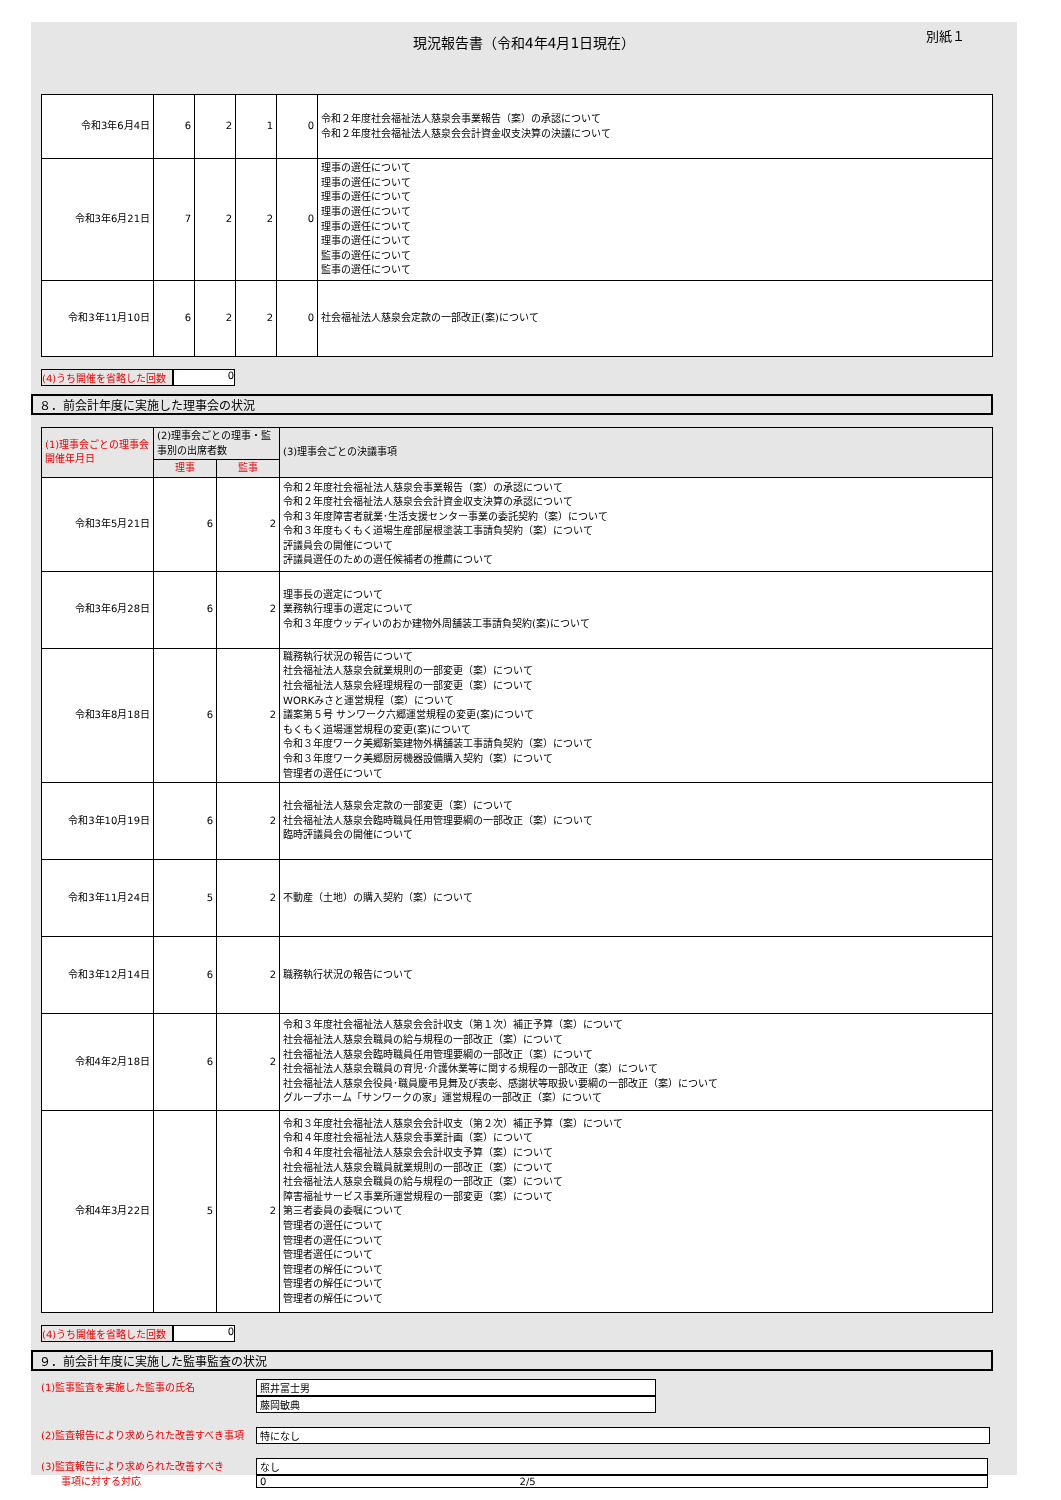別紙１
現況報告書（令和4年4月1日現在）
| 令和3年6月4日 | 6 | 2 | 1 | 0 | 令和２年度社会福祉法人慈泉会事業報告（案）の承認について 令和２年度社会福祉法人慈泉会会計資金収支決算の決議について |
| 令和3年6月21日 | 7 | 2 | 2 | 0 | 理事の選任について 理事の選任について 理事の選任について 理事の選任について 理事の選任について 理事の選任について 監事の選任について 監事の選任について |
| 令和3年11月10日 | 6 | 2 | 2 | 0 | 社会福祉法人慈泉会定款の一部改正(案)について |
(4)うち開催を省略した回数 0
８．前会計年度に実施した理事会の状況
| (1)理事会ごとの理事会開催年月日 | (2)理事会ごとの理事・監事別の出席者数 | | (3)理事会ごとの決議事項 |
| --- | --- | --- | --- |
| | 理事 | 監事 | |
| 令和3年5月21日 | 6 | 2 | 令和２年度社会福祉法人慈泉会事業報告（案）の承認について 令和２年度社会福祉法人慈泉会会計資金収支決算の承認について 令和３年度障害者就業･生活支援センター事業の委託契約（案）について 令和３年度もくもく道場生産部屋根塗装工事請負契約（案）について 評議員会の開催について 評議員選任のための選任候補者の推薦について |
| 令和3年6月28日 | 6 | 2 | 理事長の選定について 業務執行理事の選定について 令和３年度ウッディいのおか建物外周舗装工事請負契約(案)について |
| 令和3年8月18日 | 6 | 2 | 職務執行状況の報告について 社会福祉法人慈泉会就業規則の一部変更（案）について 社会福祉法人慈泉会経理規程の一部変更（案）について WORKみさと運営規程（案）について 議案第５号 サンワーク六郷運営規程の変更(案)について もくもく道場運営規程の変更(案)について 令和３年度ワーク美郷新築建物外構舗装工事請負契約（案）について 令和３年度ワーク美郷厨房機器設備購入契約（案）について 管理者の選任について |
| 令和3年10月19日 | 6 | 2 | 社会福祉法人慈泉会定款の一部変更（案）について 社会福祉法人慈泉会臨時職員任用管理要綱の一部改正（案）について 臨時評議員会の開催について |
| 令和3年11月24日 | 5 | 2 | 不動産（土地）の購入契約（案）について |
| 令和3年12月14日 | 6 | 2 | 職務執行状況の報告について |
| 令和4年2月18日 | 6 | 2 | 令和３年度社会福祉法人慈泉会会計収支（第１次）補正予算（案）について 社会福祉法人慈泉会職員の給与規程の一部改正（案）について 社会福祉法人慈泉会臨時職員任用管理要綱の一部改正（案）について 社会福祉法人慈泉会職員の育児･介護休業等に関する規程の一部改正（案）について 社会福祉法人慈泉会役員･職員慶弔見舞及び表彰、感謝状等取扱い要綱の一部改正（案）について グループホーム「サンワークの家」運営規程の一部改正（案）について |
| 令和4年3月22日 | 5 | 2 | 令和３年度社会福祉法人慈泉会会計収支（第２次）補正予算（案）について 令和４年度社会福祉法人慈泉会事業計画（案）について 令和４年度社会福祉法人慈泉会会計収支予算（案）について 社会福祉法人慈泉会職員就業規則の一部改正（案）について 社会福祉法人慈泉会職員の給与規程の一部改正（案）について 障害福祉サービス事業所運営規程の一部変更（案）について 第三者委員の委嘱について 管理者の選任について 管理者の選任について 管理者選任について 管理者の解任について 管理者の解任について 管理者の解任について |
(4)うち開催を省略した回数 0
９．前会計年度に実施した監事監査の状況
(1)監事監査を実施した監事の氏名 照井富士男
藤岡敏典
(2)監査報告により求められた改善すべき事項 特になし
(3)監査報告により求められた改善すべき
　　事項に対する対応
なし
0 2/5